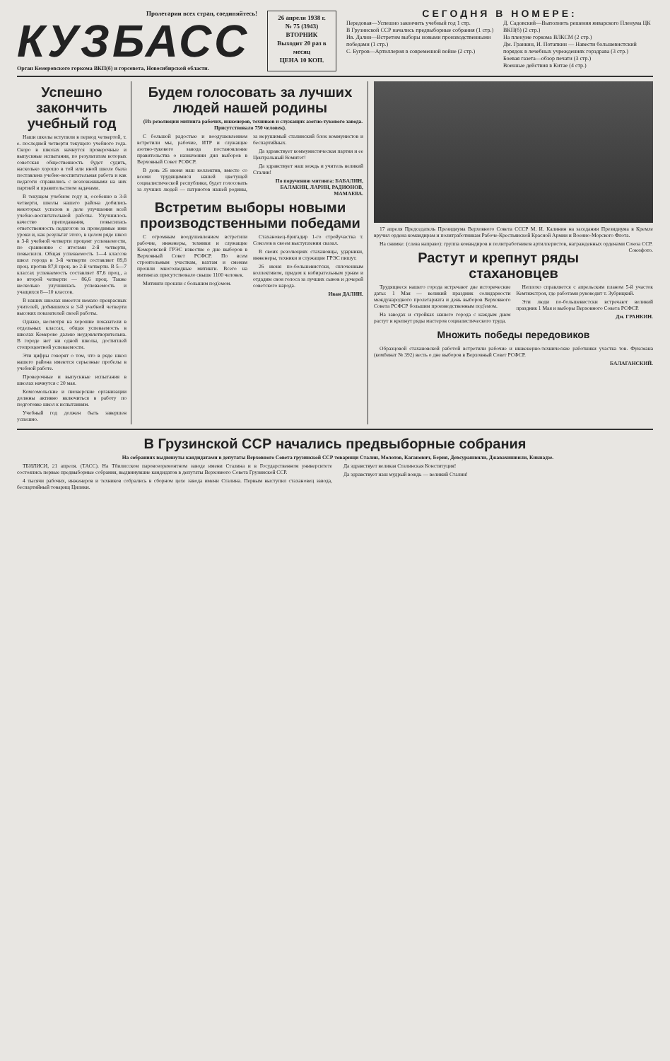Пролетарии всех стран, соединяйтесь!
КУЗБАСС
Орган Кемеровского горкома ВКП(б) и горсовета, Новосибирской области.
26 апреля 1938 г.
№ 75 (3943)
ВТОРНИК
Выходит 20 раз в месяц
ЦЕНА 10 КОП.
СЕГОДНЯ В НОМЕРЕ:
Передовая—Успешно закончить учебный год 1 стр.
В Грузинской ССР начались предвыборные собрания (1 стр.)
Ив. Далин—Встретим выборы новыми производственными победами (1 стр.)
С. Бугров—Артиллерия в современной войне (2 стр.)
Д. Садовский—Выполнить решения январского Пленума ЦК ВКП(б) (2 стр.)
На пленуме горкома ВЛКСМ (2 стр.)
Дм. Гранкин, И. Потапкин — Навести большевистский порядок в лечебных учреждениях горздрава (3 стр.)
Боевая газета—обзор печати (3 стр.)
Военные действия в Китае (4 стр.)
Успешно закончить учебный год
Наши школы вступили в период четвертой, т. е. последней четверти текущего учебного года. Скоро в школах начнутся проверочные и выпускные испытания, по результатам которых советская общественность будет судить, насколько хорошо в той или иной школе была поставлена учебно-воспитательная работа и как педагоги справились с возложенными на них партией и правительством задачами.
В текущем учебном году и, особенно в 3-й четверти, школы нашего района добились некоторых успехов в деле улучшения всей учебно-воспитательной работы. Улучшилось качество преподавания, повысилась ответственность педагогов за проводимые ими уроки и, как результат этого, в целом ряде школ в 3-й учебной четверти процент успеваемости, по сравнению с итогами 2-й четверти, повысился. Общая успеваемость 1—4 классов школ города в 3-й четверти составляет 89,8 проц. против 87,8 проц. во 2-й четверти. В 5—7 классах успеваемость составляет 87,6 проц., а во второй четверти — 86,6 проц. Также несколько улучшилась успеваемость и учащихся 8—10 классов.
В наших школах имеется немало прекрасных учителей, добившихся в 3-й учебной четверти высоких показателей своей работы.
Однако, несмотря на хорошие показатели в отдельных классах, общая успеваемость в школах Кемерово далеко неудовлетворительна. В городе нет ни одной школы, достигшей стопроцентной успеваемости.
Эти цифры говорят о том, что в ряде школ нашего района имеются серьезные пробелы в учебной работе.
Проверочные и выпускные испытания в школах начнутся с 20 мая.
Комсомольские и пионерские организации должны активно включиться в работу по подготовке школ к испытаниям.
Учебный год должен быть завершен успешно.
Будем голосовать за лучших людей нашей родины
(Из резолюции митинга рабочих, инженеров, техников и служащих азотно-тукового завода. Присутствовало 750 человек).
С большой радостью и воодушевлением встретили мы, рабочие, ИТР и служащие азотно-тукового завода постановление правительства о назначении дня выборов в Верховный Совет РСФСР.
В день 26 июня наш коллектив, вместе со всеми трудящимися нашей цветущей социалистической республики, будет голосовать за лучших людей — патриотов нашей родины, за нерушимый сталинский блок коммунистов и беспартийных.
Да здравствует коммунистическая партия и ее Центральный Комитет!
Да здравствует наш вождь и учитель великий Сталин!
По поручению митинга: БАБАЛИН, БАЛАКИН, ЛАРИН, РАДИОНОВ, МАМАЕВА.
Встретим выборы новыми производственными победами
С огромным воодушевлением встретили рабочие, инженеры, техники и служащие Кемеровской ГРЭС известие о дне выборов в Верховный Совет РСФСР. По всем строительным участкам, вахтам и сменам прошли многолюдные митинги. Всего на митингах присутствовало свыше 1100 человек.
Митинги прошли с большим под'емом.
Стахановец-бригадир 1-го стройучастка т. Соколов в своем выступлении сказал.
В своих резолюциях стахановцы, ударники, инженеры, техники и служащие ГРЭС пишут.
26 июня по-большевистски, сплоченным коллективом, придем к избирательным урнам и отдадим свои голоса за лучших сынов и дочерей советского народа.
Иван ДАЛИН.
17 апреля Председатель Президиума Верховного Совета СССР М. И. Калинин на заседании Президиума в Кремле вручил ордена командирам и политработникам Рабоче-Крестьянской Красной Армии и Военно-Морского Флота.
На снимке: (слева направо): группа командиров и политработников артиллеристов, награжденных орденами Союза ССР. Союзфото.
Растут и крепнут ряды стахановцев
Трудящиеся нашего города встречают две исторические даты: 1 Мая — великий праздник солидарности международного пролетариата и день выборов Верховного Совета РСФСР большим производственным под'емом.
На заводах и стройках нашего города с каждым днем растут и крепнут ряды мастеров социалистического труда.
Неплохо справляется с апрельским планом 5-й участок Кемтяжстроя, где работами руководит т. Зубрицкий.
Эти люди по-большевистски встречают великий праздник 1 Мая и выборы Верховного Совета РСФСР.
Дм. ГРАНКИН.
Множить победы передовиков
Образцовой стахановской работой встретили рабочие и инженерно-технические работники участка тов. Фуксмана (комбинат № 392) весть о дне выборов в Верховный Совет РСФСР.
БАЛАГАНСКИЙ.
В Грузинской ССР начались предвыборные собрания
На собраниях выдвинуты кандидатами в депутаты Верховного Совета грузинской ССР товарищи Сталин, Молотов, Каганович, Берия, Девсурашвили, Джавахишвили, Кикнадзе.
ТБИЛИСИ, 21 апреля. (ТАСС). На Тбилисском паровозоремонтном заводе имени Сталина и в Государственном университете состоялись первые предвыборные собрания, выдвинувшие кандидатов в депутаты Верховного Совета Грузинской ССР.
4 тысячи рабочих, инженеров и техников собрались в сборном цехе завода имени Сталина. Первым выступил стахановец завода, беспартийный товарищ Цилики.
Да здравствует великая Сталинская Конституция!
Да здравствует наш мудрый вождь — великий Сталин!